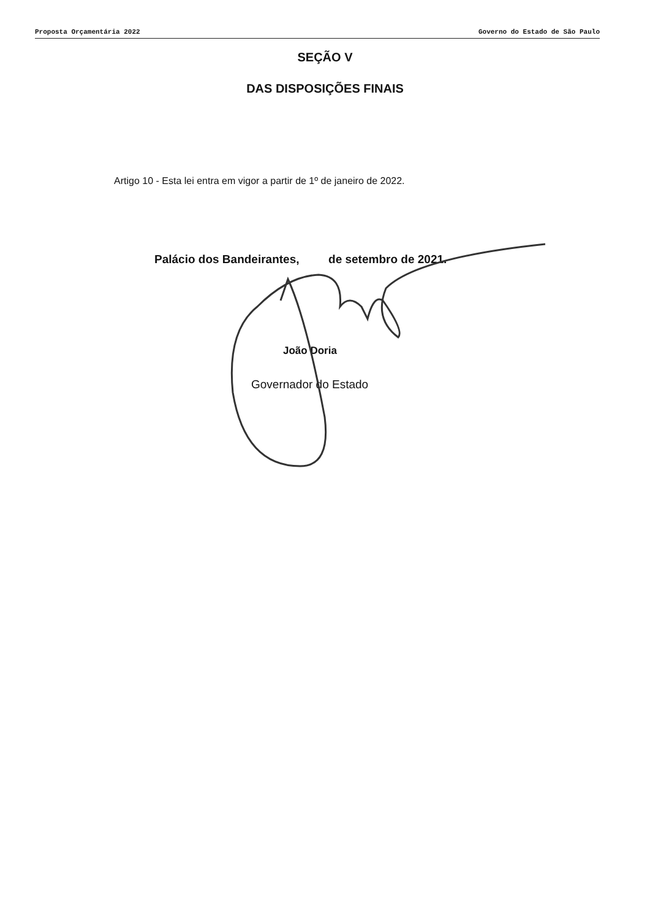Proposta Orçamentária 2022 Governo do Estado de São Paulo
SEÇÃO V
DAS DISPOSIÇÕES FINAIS
Artigo 10 - Esta lei entra em vigor a partir de 1º de janeiro de 2022.
Palácio dos Bandeirantes, de setembro de 2021.
João Doria
Governador do Estado